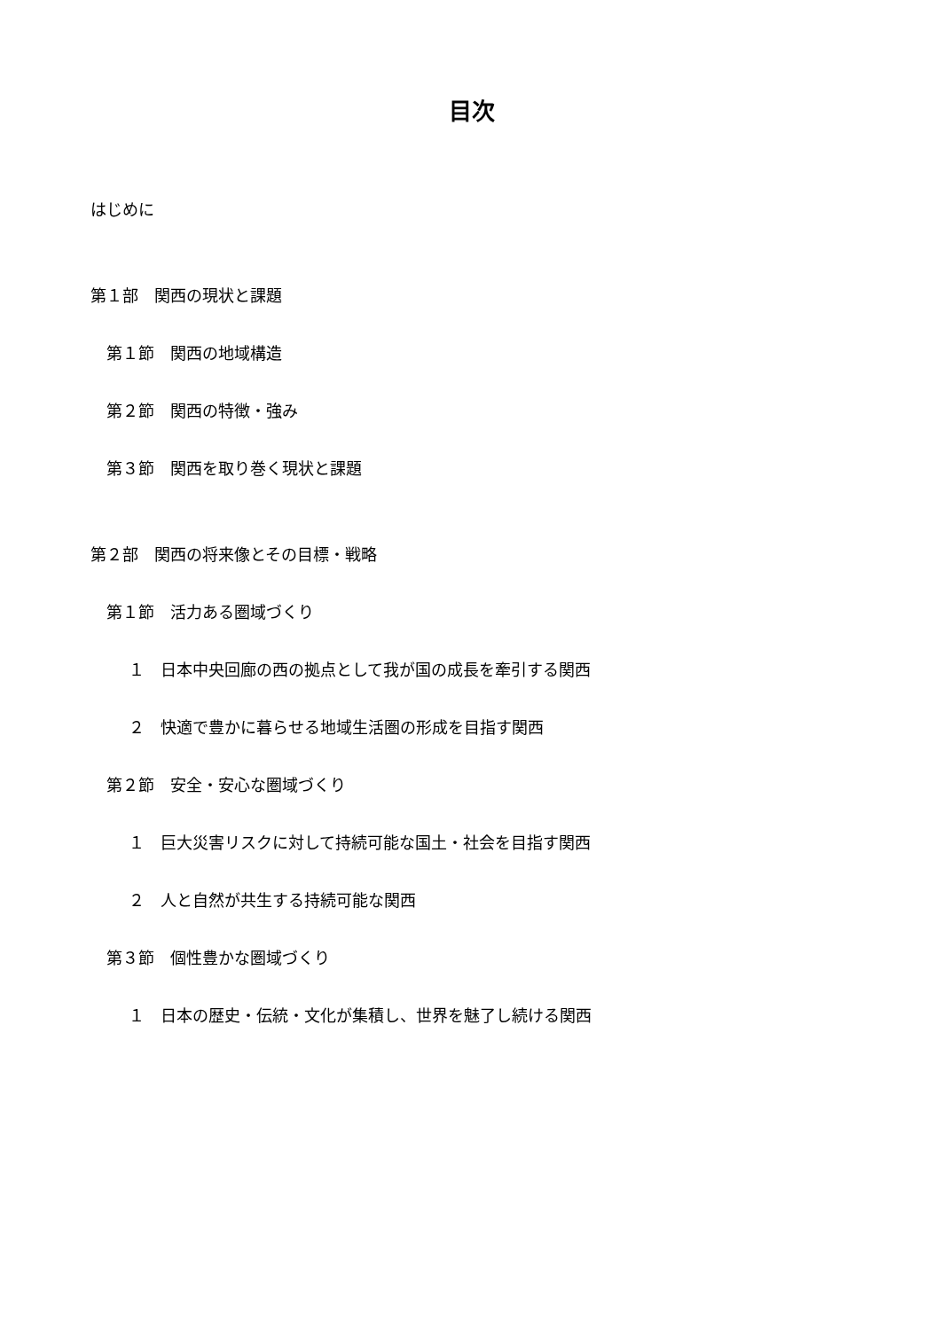目次
はじめに
第１部　関西の現状と課題
第１節　関西の地域構造
第２節　関西の特徴・強み
第３節　関西を取り巻く現状と課題
第２部　関西の将来像とその目標・戦略
第１節　活力ある圏域づくり
１　日本中央回廊の西の拠点として我が国の成長を牽引する関西
２　快適で豊かに暮らせる地域生活圏の形成を目指す関西
第２節　安全・安心な圏域づくり
１　巨大災害リスクに対して持続可能な国土・社会を目指す関西
２　人と自然が共生する持続可能な関西
第３節　個性豊かな圏域づくり
１　日本の歴史・伝統・文化が集積し、世界を魅了し続ける関西